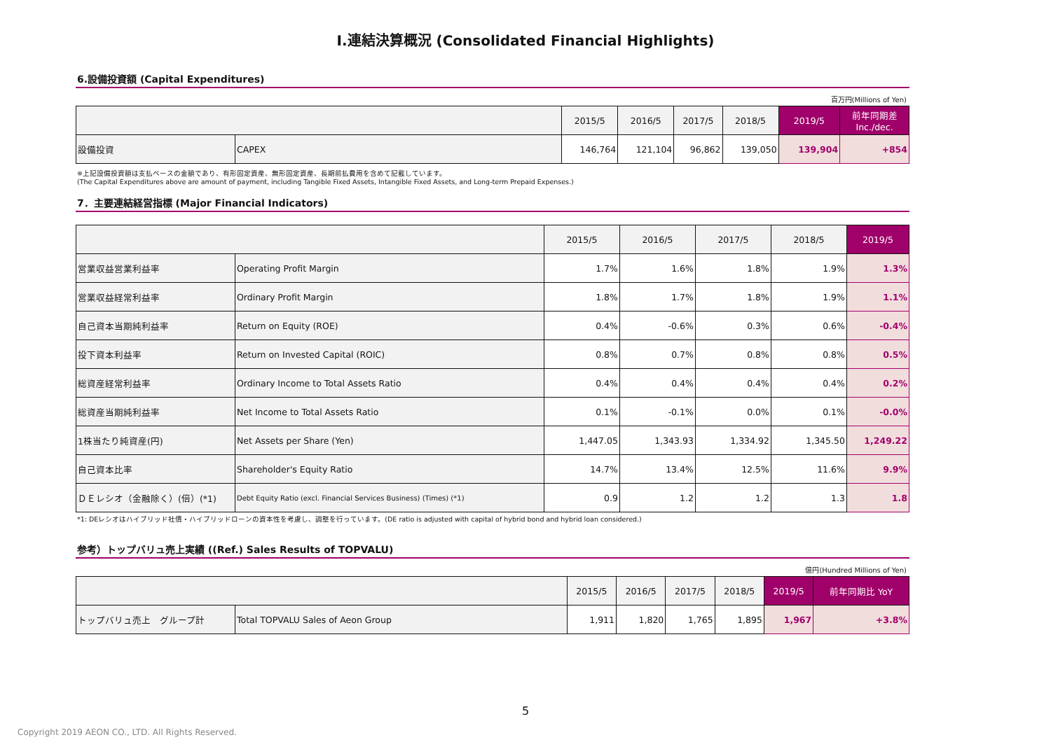Ⅰ.連結決算概況 (Consolidated Financial Highlights)
6.設備投資額 (Capital Expenditures)
百万円(Millions of Yen)
| | | 2015/5 | 2016/5 | 2017/5 | 2018/5 | 2019/5 | 前年同期差 Inc./dec. |
| --- | --- | --- | --- | --- | --- | --- | --- |
| 設備投資 | CAPEX | 146,764 | 121,104 | 96,862 | 139,050 | 139,904 | +854 |
※上記設備投資額は支払ベースの金額であり、有形固定資産、無形固定資産、長期前払費用を含めて記載しています。
(The Capital Expenditures above are amount of payment, including Tangible Fixed Assets, Intangible Fixed Assets, and Long-term Prepaid Expenses.)
7．主要連結経営指標 (Major Financial Indicators)
| | | 2015/5 | 2016/5 | 2017/5 | 2018/5 | 2019/5 |
| --- | --- | --- | --- | --- | --- | --- |
| 営業収益営業利益率 | Operating Profit Margin | 1.7% | 1.6% | 1.8% | 1.9% | 1.3% |
| 営業収益経常利益率 | Ordinary Profit Margin | 1.8% | 1.7% | 1.8% | 1.9% | 1.1% |
| 自己資本当期純利益率 | Return on Equity (ROE) | 0.4% | -0.6% | 0.3% | 0.6% | -0.4% |
| 投下資本利益率 | Return on Invested Capital (ROIC) | 0.8% | 0.7% | 0.8% | 0.8% | 0.5% |
| 総資産経常利益率 | Ordinary Income to Total Assets Ratio | 0.4% | 0.4% | 0.4% | 0.4% | 0.2% |
| 総資産当期純利益率 | Net Income to Total Assets Ratio | 0.1% | -0.1% | 0.0% | 0.1% | -0.0% |
| 1株当たり純資産(円) | Net Assets per Share (Yen) | 1,447.05 | 1,343.93 | 1,334.92 | 1,345.50 | 1,249.22 |
| 自己資本比率 | Shareholder's Equity Ratio | 14.7% | 13.4% | 12.5% | 11.6% | 9.9% |
| ＤＥレシオ（金融除く）(倍）(*1) | Debt Equity Ratio (excl. Financial Services Business) (Times) (*1) | 0.9 | 1.2 | 1.2 | 1.3 | 1.8 |
*1: DEレシオはハイブリッド社債・ハイブリッドローンの資本性を考慮し、調整を行っています。(DE ratio is adjusted with capital of hybrid bond and hybrid loan considered.)
参考）トップバリュ売上実績 ((Ref.) Sales Results of TOPVALU)
億円(Hundred Millions of Yen)
| | | 2015/5 | 2016/5 | 2017/5 | 2018/5 | 2019/5 | 前年同期比 YoY |
| --- | --- | --- | --- | --- | --- | --- | --- |
| トップバリュ売上 グループ計 | Total TOPVALU Sales of Aeon Group | 1,911 | 1,820 | 1,765 | 1,895 | 1,967 | +3.8% |
5
Copyright 2019 AEON CO., LTD. All Rights Reserved.